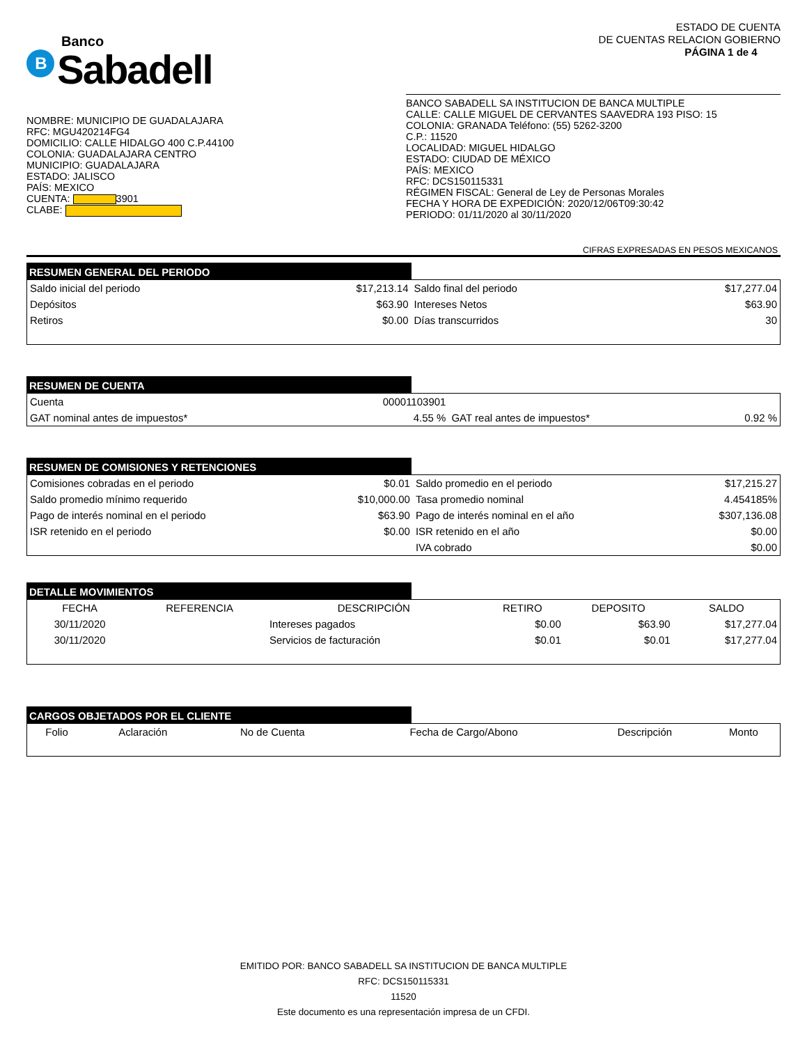Banco
B Sabadell
ESTADO DE CUENTA
DE CUENTAS RELACION GOBIERNO
PÁGINA 1 de 4
NOMBRE: MUNICIPIO DE GUADALAJARA
RFC: MGU420214FG4
DOMICILIO: CALLE HIDALGO 400 C.P.44100
COLONIA: GUADALAJARA CENTRO
MUNICIPIO: GUADALAJARA
ESTADO: JALISCO
PAÍS: MEXICO
CUENTA: 3901
CLABE:
BANCO SABADELL SA INSTITUCION DE BANCA MULTIPLE
CALLE: CALLE MIGUEL DE CERVANTES SAAVEDRA 193 PISO: 15
COLONIA: GRANADA Teléfono: (55) 5262-3200
C.P.: 11520
LOCALIDAD: MIGUEL HIDALGO
ESTADO: CIUDAD DE MÉXICO
PAÍS: MEXICO
RFC: DCS150115331
RÉGIMEN FISCAL: General de Ley de Personas Morales
FECHA Y HORA DE EXPEDICIÓN: 2020/12/06T09:30:42
PERIODO: 01/11/2020 al 30/11/2020
CIFRAS EXPRESADAS EN PESOS MEXICANOS
RESUMEN GENERAL DEL PERIODO
| Saldo inicial del periodo | $17,213.14 | Saldo final del periodo | $17,277.04 |
| Depósitos | $63.90 | Intereses Netos | $63.90 |
| Retiros | $0.00 | Días transcurridos | 30 |
RESUMEN DE CUENTA
| Cuenta | 00001103901 | | |
| GAT nominal antes de impuestos* | 4.55 % | GAT real antes de impuestos* | 0.92 % |
RESUMEN DE COMISIONES Y RETENCIONES
| Comisiones cobradas en el periodo | $0.01 | Saldo promedio en el periodo | $17,215.27 |
| Saldo promedio mínimo requerido | $10,000.00 | Tasa promedio nominal | 4.454185% |
| Pago de interés nominal en el periodo | $63.90 | Pago de interés nominal en el año | $307,136.08 |
| ISR retenido en el periodo | $0.00 | ISR retenido en el año | $0.00 |
| | | IVA cobrado | $0.00 |
DETALLE MOVIMIENTOS
| FECHA | REFERENCIA | DESCRIPCIÓN | RETIRO | DEPOSITO | SALDO |
| --- | --- | --- | --- | --- | --- |
| 30/11/2020 | | Intereses pagados | $0.00 | $63.90 | $17,277.04 |
| 30/11/2020 | | Servicios de facturación | $0.01 | $0.01 | $17,277.04 |
CARGOS OBJETADOS POR EL CLIENTE
| Folio | Aclaración | No de Cuenta | Fecha de Cargo/Abono | Descripción | Monto |
| --- | --- | --- | --- | --- | --- |
EMITIDO POR: BANCO SABADELL SA INSTITUCION DE BANCA MULTIPLE
RFC: DCS150115331
11520
Este documento es una representación impresa de un CFDI.